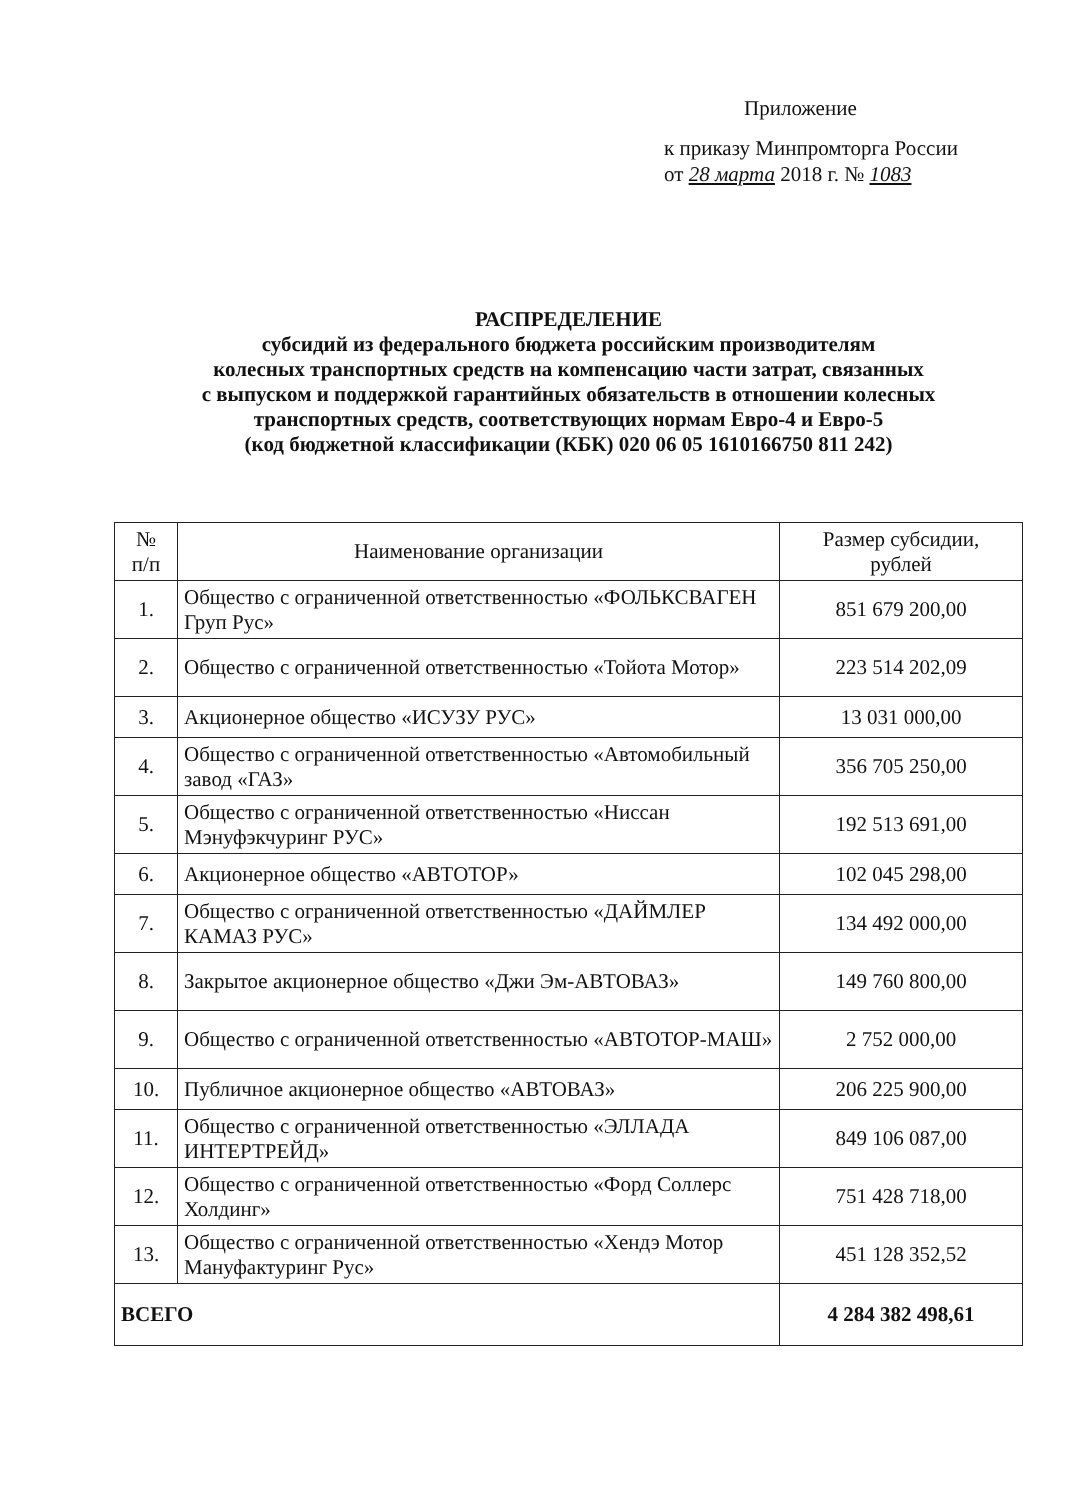Приложение
к приказу Минпромторга России
от 28 марта 2018 г. № 1083
РАСПРЕДЕЛЕНИЕ
субсидий из федерального бюджета российским производителям
колесных транспортных средств на компенсацию части затрат, связанных
с выпуском и поддержкой гарантийных обязательств в отношении колесных
транспортных средств, соответствующих нормам Евро-4 и Евро-5
(код бюджетной классификации (КБК) 020 06 05 1610166750 811 242)
| № п/п | Наименование организации | Размер субсидии, рублей |
| --- | --- | --- |
| 1. | Общество с ограниченной ответственностью «ФОЛЬКСВАГЕН Груп Рус» | 851 679 200,00 |
| 2. | Общество с ограниченной ответственностью «Тойота Мотор» | 223 514 202,09 |
| 3. | Акционерное общество «ИСУЗУ РУС» | 13 031 000,00 |
| 4. | Общество с ограниченной ответственностью «Автомобильный завод «ГАЗ» | 356 705 250,00 |
| 5. | Общество с ограниченной ответственностью «Ниссан Мэнуфэкчуринг РУС» | 192 513 691,00 |
| 6. | Акционерное общество «АВТОТОР» | 102 045 298,00 |
| 7. | Общество с ограниченной ответственностью «ДАЙМЛЕР КАМАЗ РУС» | 134 492 000,00 |
| 8. | Закрытое акционерное общество «Джи Эм-АВТОВАЗ» | 149 760 800,00 |
| 9. | Общество с ограниченной ответственностью «АВТОТОР-МАШ» | 2 752 000,00 |
| 10. | Публичное акционерное общество «АВТОВАЗ» | 206 225 900,00 |
| 11. | Общество с ограниченной ответственностью «ЭЛЛАДА ИНТЕРТРЕЙД» | 849 106 087,00 |
| 12. | Общество с ограниченной ответственностью «Форд Соллерс Холдинг» | 751 428 718,00 |
| 13. | Общество с ограниченной ответственностью «Хендэ Мотор Мануфактуринг Рус» | 451 128 352,52 |
| ВСЕГО | | 4 284 382 498,61 |